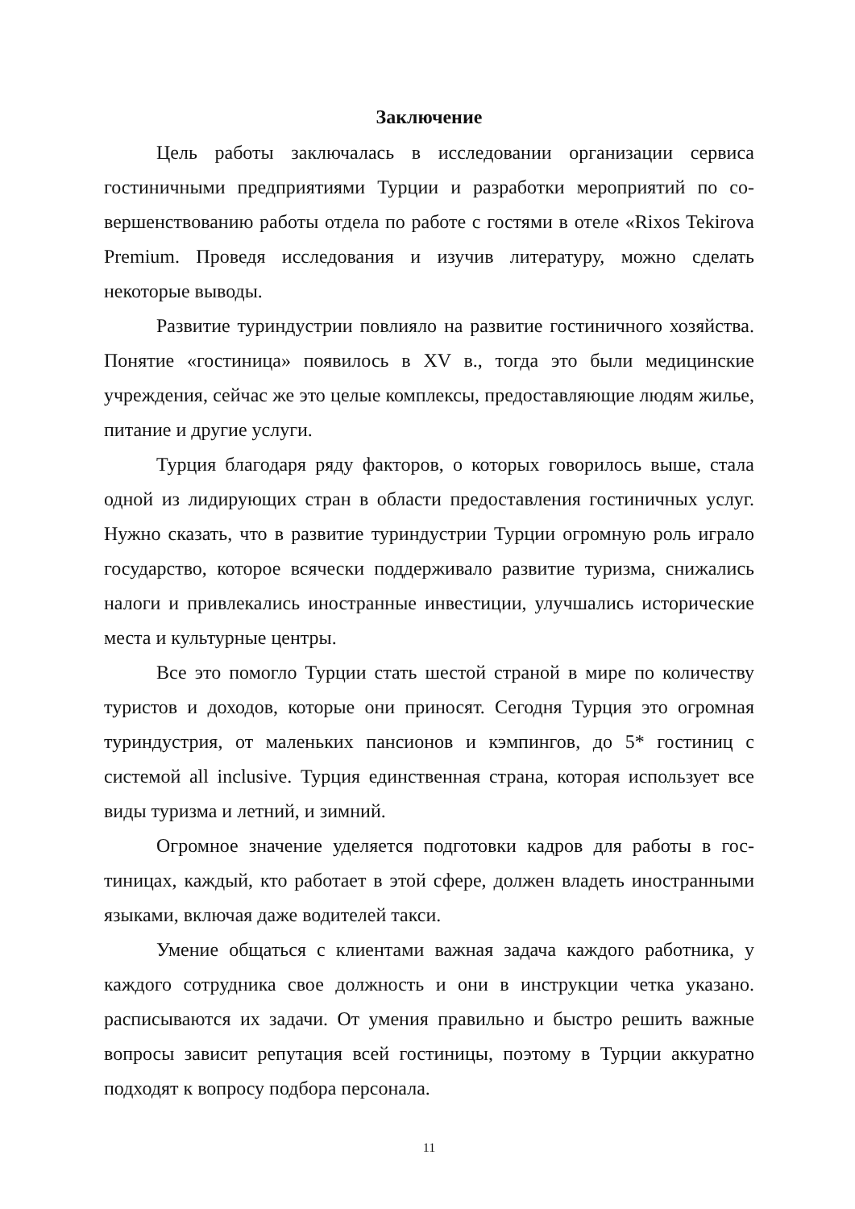Заключение
Цель работы заключалась в исследовании организации сервиса гостиничными предприятиями Турции и разработки мероприятий по со­вершенствованию работы отдела по работе с гостями в отеле «Rixos Tekirova Premium. Проведя исследования и изучив литературу, можно сделать некоторые выводы.
Развитие туриндустрии повлияло на развитие гостиничного хозяй­ства. Понятие «гостиница» появилось в XV в., тогда это были медицин­ские учреждения, сейчас же это целые комплексы, предоставляющие лю­дям жилье, питание и другие услуги.
Турция благодаря ряду факторов, о которых говорилось выше, ста­ла одной из лидирующих стран в области предоставления гостиничных услуг. Нужно сказать, что в развитие туриндустрии Турции огромную роль играло государство, которое всячески поддерживало развитие ту­ризма, снижались налоги и привлекались иностранные инвестиции, улучшались исторические места и культурные центры.
Все это помогло Турции стать шестой страной в мире по количе­ству туристов и доходов, которые они приносят. Сегодня Турция это огромная туриндустрия, от маленьких пансионов и кэмпингов, до 5* гос­тиниц с системой all inclusive. Турция единственная страна, которая ис­пользует все виды туризма и летний, и зимний.
Огромное значение уделяется подготовки кадров для работы в гос­тиницах, каждый, кто работает в этой сфере, должен владеть иностран­ными языками, включая даже водителей такси.
Умение общаться с клиентами важная задача каждого работника, у каждого сотрудника свое должность и они в инструкции четка указано. расписываются их задачи. От умения правильно и быстро решить важные вопросы зависит репутация всей гостиницы, поэтому в Турции аккуратно подходят к вопросу подбора персонала.
11